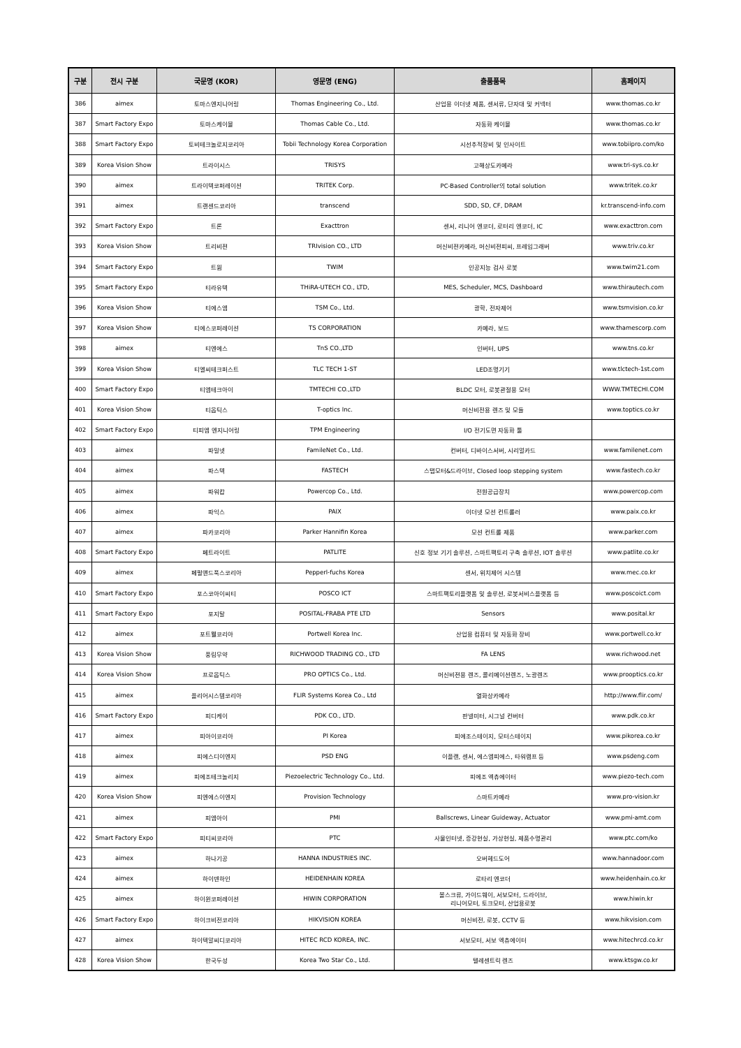| 구분 | 전시 구분 | 국문명 (KOR) | 영문명 (ENG) | 출품품목 | 홈페이지 |
| --- | --- | --- | --- | --- | --- |
| 386 | aimex | 토마스엔지니어링 | Thomas Engineering Co., Ltd. | 산업용 이더넷 제품, 센서류, 단자대 및 커넥터 | www.thomas.co.kr |
| 387 | Smart Factory Expo | 토마스케이블 | Thomas Cable Co., Ltd. | 자동화 케이블 | www.thomas.co.kr |
| 388 | Smart Factory Expo | 토비테크놀로지코리아 | Tobii Technology Korea Corporation | 시선추적장비 및 인사이트 | www.tobiipro.com/ko |
| 389 | Korea Vision Show | 트라이시스 | TRISYS | 고해상도카메라 | www.tri-sys.co.kr |
| 390 | aimex | 트라이텍코퍼레이션 | TRITEK Corp. | PC-Based Controller의 total solution | www.tritek.co.kr |
| 391 | aimex | 트랜센드코리아 | transcend | SDD, SD, CF, DRAM | kr.transcend-info.com |
| 392 | Smart Factory Expo | 트론 | Exacttron | 센서, 리니어 엔코더, 로터리 엔코더, IC | www.exacttron.com |
| 393 | Korea Vision Show | 트리비젼 | TRIvision CO., LTD | 머신비젼카메라, 머신비젼피씨, 프레임그래버 | www.triv.co.kr |
| 394 | Smart Factory Expo | 트윔 | TWIM | 인공지능 검사 로봇 | www.twim21.com |
| 395 | Smart Factory Expo | 티라유텍 | THiRA-UTECH CO., LTD, | MES, Scheduler, MCS, Dashboard | www.thirautech.com |
| 396 | Korea Vision Show | 티에스엠 | TSM Co., Ltd. | 광학, 전자제어 | www.tsmvision.co.kr |
| 397 | Korea Vision Show | 티에스코퍼레이션 | TS CORPORATION | 카메라, 보드 | www.thamescorp.com |
| 398 | aimex | 티엔에스 | TnS CO.,LTD | 인버터, UPS | www.tns.co.kr |
| 399 | Korea Vision Show | 티엘씨테크퍼스트 | TLC TECH 1-ST | LED조명기기 | www.tlctech-1st.com |
| 400 | Smart Factory Expo | 티엠테크아이 | TMTECHI CO.,LTD | BLDC 모터, 로봇관절용 모터 | WWW.TMTECHI.COM |
| 401 | Korea Vision Show | 티옵틱스 | T-optics Inc. | 머신비전용 렌즈 및 모듈 | www.toptics.co.kr |
| 402 | Smart Factory Expo | 티피엠 엔지니어링 | TPM Engineering | I/O 전기도면 자동화 툴 | |
| 403 | aimex | 파밀넷 | FamileNet Co., Ltd. | 컨버터, 디바이스서버, 시리얼카드 | www.familenet.com |
| 404 | aimex | 파스텍 | FASTECH | 스탭모터&드라이브, Closed loop stepping system | www.fastech.co.kr |
| 405 | aimex | 파워캅 | Powercop Co., Ltd. | 전원공급장치 | www.powercop.com |
| 406 | aimex | 파익스 | PAIX | 이더넷 모션 컨트롤러 | www.paix.co.kr |
| 407 | aimex | 파카코리아 | Parker Hannifin Korea | 모션 컨트롤 제품 | www.parker.com |
| 408 | Smart Factory Expo | 페트라이트 | PATLITE | 신호 정보 기기 솔루션, 스마트팩토리 구축 솔루션, IOT 솔루션 | www.patlite.co.kr |
| 409 | aimex | 페펄앤드푹스코리아 | Pepperl-fuchs Korea | 센서, 위치제어 시스템 | www.mec.co.kr |
| 410 | Smart Factory Expo | 포스코아이씨티 | POSCO ICT | 스마트팩토리플랫폼 및 솔루션, 로봇서비스플랫폼 등 | www.poscoict.com |
| 411 | Smart Factory Expo | 포지탈 | POSITAL-FRABA PTE LTD | Sensors | www.posital.kr |
| 412 | aimex | 포트웰코리아 | Portwell Korea Inc. | 산업용 컴퓨터 및 자동화 장비 | www.portwell.co.kr |
| 413 | Korea Vision Show | 풍림무약 | RICHWOOD TRADING CO., LTD | FA LENS | www.richwood.net |
| 414 | Korea Vision Show | 프로옵틱스 | PRO OPTICS Co., Ltd. | 머신비젼용 렌즈, 콜리메이션렌즈, 노광렌즈 | www.prooptics.co.kr |
| 415 | aimex | 플리어시스템코리아 | FLIR Systems Korea Co., Ltd | 열화상카메라 | http://www.flir.com/ |
| 416 | Smart Factory Expo | 피디케이 | PDK CO., LTD. | 판넬미터, 시그널 컨버터 | www.pdk.co.kr |
| 417 | aimex | 피아이코리아 | PI Korea | 피에조스테이지, 모터스테이지 | www.pikorea.co.kr |
| 418 | aimex | 피에스디이엔지 | PSD ENG | 이플랜, 센서, 에스엠피에스, 타워램프 등 | www.psdeng.com |
| 419 | aimex | 피에조테크놀리지 | Piezoelectric Technology Co., Ltd. | 피에조 엑츄에이터 | www.piezo-tech.com |
| 420 | Korea Vision Show | 피엔에스이엔지 | Provision Technology | 스마트카메라 | www.pro-vision.kr |
| 421 | aimex | 피엠아이 | PMI | Ballscrews, Linear Guideway, Actuator | www.pmi-amt.com |
| 422 | Smart Factory Expo | 피티씨코리아 | PTC | 사물인터넷, 증강현실, 가상현실, 제품수명관리 | www.ptc.com/ko |
| 423 | aimex | 하나기공 | HANNA INDUSTRIES INC. | 오버헤드도어 | www.hannadoor.com |
| 424 | aimex | 하이덴하인 | HEIDENHAIN KOREA | 로타리 엔코더 | www.heidenhain.co.kr |
| 425 | aimex | 하이윈코퍼레이션 | HIWIN CORPORATION | 볼스크류, 가이드웨이, 서보모터, 드라이브, 리니어모터, 토크모터, 산업용로봇 | www.hiwin.kr |
| 426 | Smart Factory Expo | 하이크비전코리아 | HIKVISION KOREA | 머신비전, 로봇, CCTV 등 | www.hikvision.com |
| 427 | aimex | 하이텍알씨디코리아 | HITEC RCD KOREA, INC. | 서보모터, 서보 엑츄에이터 | www.hitechrcd.co.kr |
| 428 | Korea Vision Show | 한국두성 | Korea Two Star Co., Ltd. | 텔레센트릭 렌즈 | www.ktsgw.co.kr |